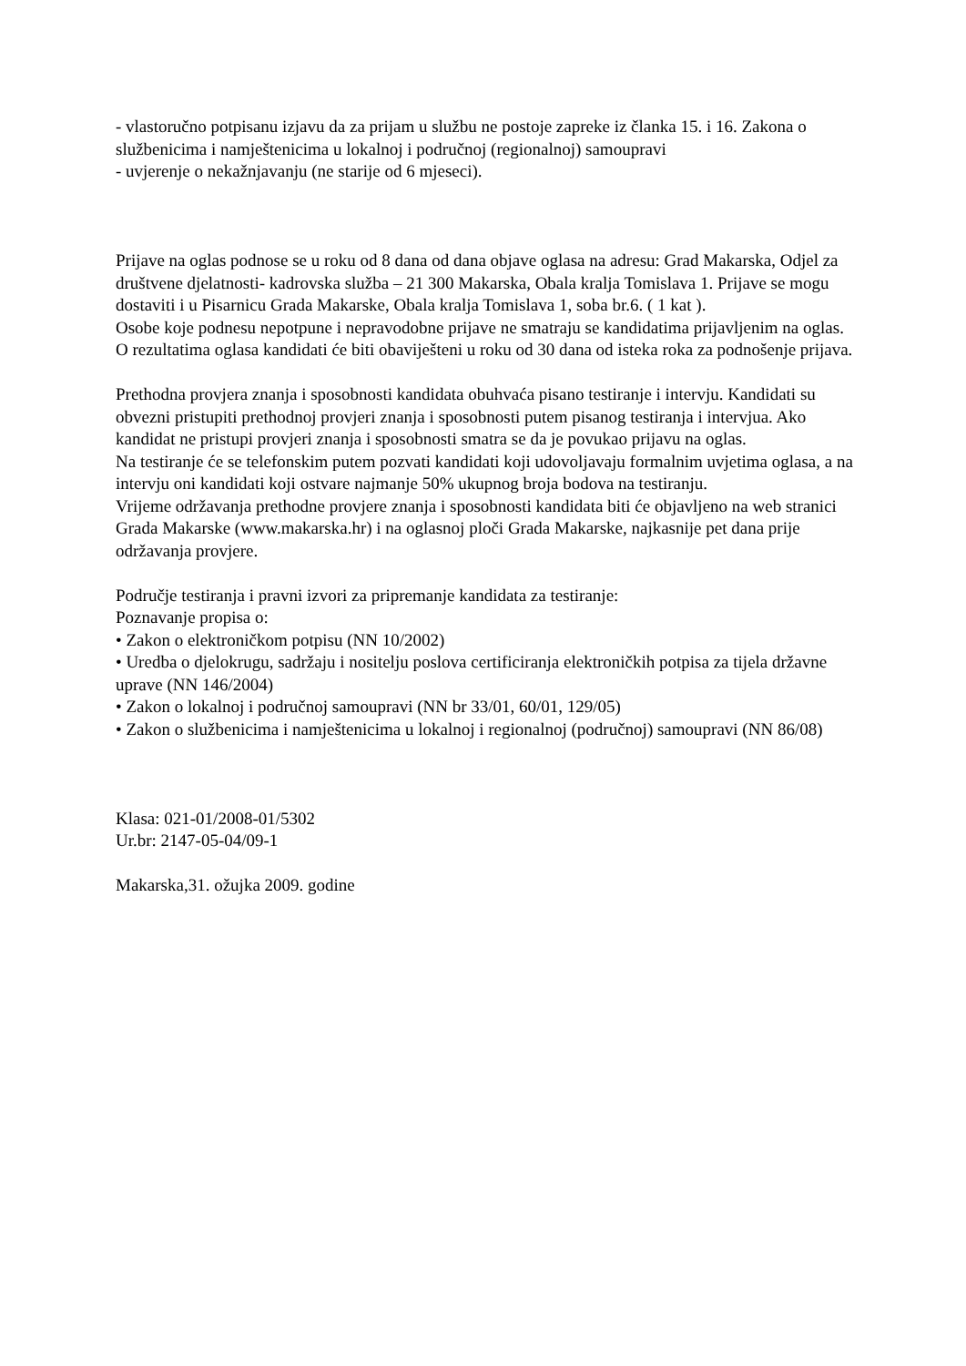- vlastoručno potpisanu izjavu da za prijam u službu ne postoje zapreke iz članka 15. i 16. Zakona o službenicima i namještenicima u lokalnoj i područnoj (regionalnoj) samoupravi
- uvjerenje o nekažnjavanju (ne starije od 6 mjeseci).
Prijave na oglas podnose se u roku od 8 dana od dana objave oglasa na adresu: Grad Makarska, Odjel za društvene djelatnosti- kadrovska služba – 21 300 Makarska, Obala kralja Tomislava 1. Prijave se mogu dostaviti i u Pisarnicu Grada Makarske, Obala kralja Tomislava 1, soba br.6. ( 1 kat ).
Osobe koje podnesu nepotpune i nepravodobne prijave ne smatraju se kandidatima prijavljenim na oglas.
O rezultatima oglasa kandidati će biti obaviješteni u roku od 30 dana od isteka roka za podnošenje prijava.
Prethodna provjera znanja i sposobnosti kandidata obuhvaća pisano testiranje i intervju. Kandidati su obvezni pristupiti prethodnoj provjeri znanja i sposobnosti putem pisanog testiranja i intervjua. Ako kandidat ne pristupi provjeri znanja i sposobnosti smatra se da je povukao prijavu na oglas.
Na testiranje će se telefonskim putem pozvati kandidati koji udovoljavaju formalnim uvjetima oglasa, a na intervju oni kandidati koji ostvare najmanje 50% ukupnog broja bodova na testiranju.
Vrijeme održavanja prethodne provjere znanja i sposobnosti kandidata biti će objavljeno na web stranici Grada Makarske (www.makarska.hr) i na oglasnoj ploči Grada Makarske, najkasnije pet dana prije održavanja provjere.
Područje testiranja i pravni izvori za pripremanje kandidata za testiranje:
Poznavanje propisa o:
• Zakon o elektroničkom potpisu (NN 10/2002)
• Uredba o djelokrugu, sadržaju i nositelju poslova certificiranja elektroničkih potpisa za tijela državne uprave (NN 146/2004)
• Zakon o lokalnoj i područnoj samoupravi (NN br 33/01, 60/01, 129/05)
• Zakon o službenicima i namještenicima u lokalnoj i regionalnoj (područnoj) samoupravi (NN 86/08)
Klasa: 021-01/2008-01/5302
Ur.br: 2147-05-04/09-1
Makarska,31. ožujka 2009. godine